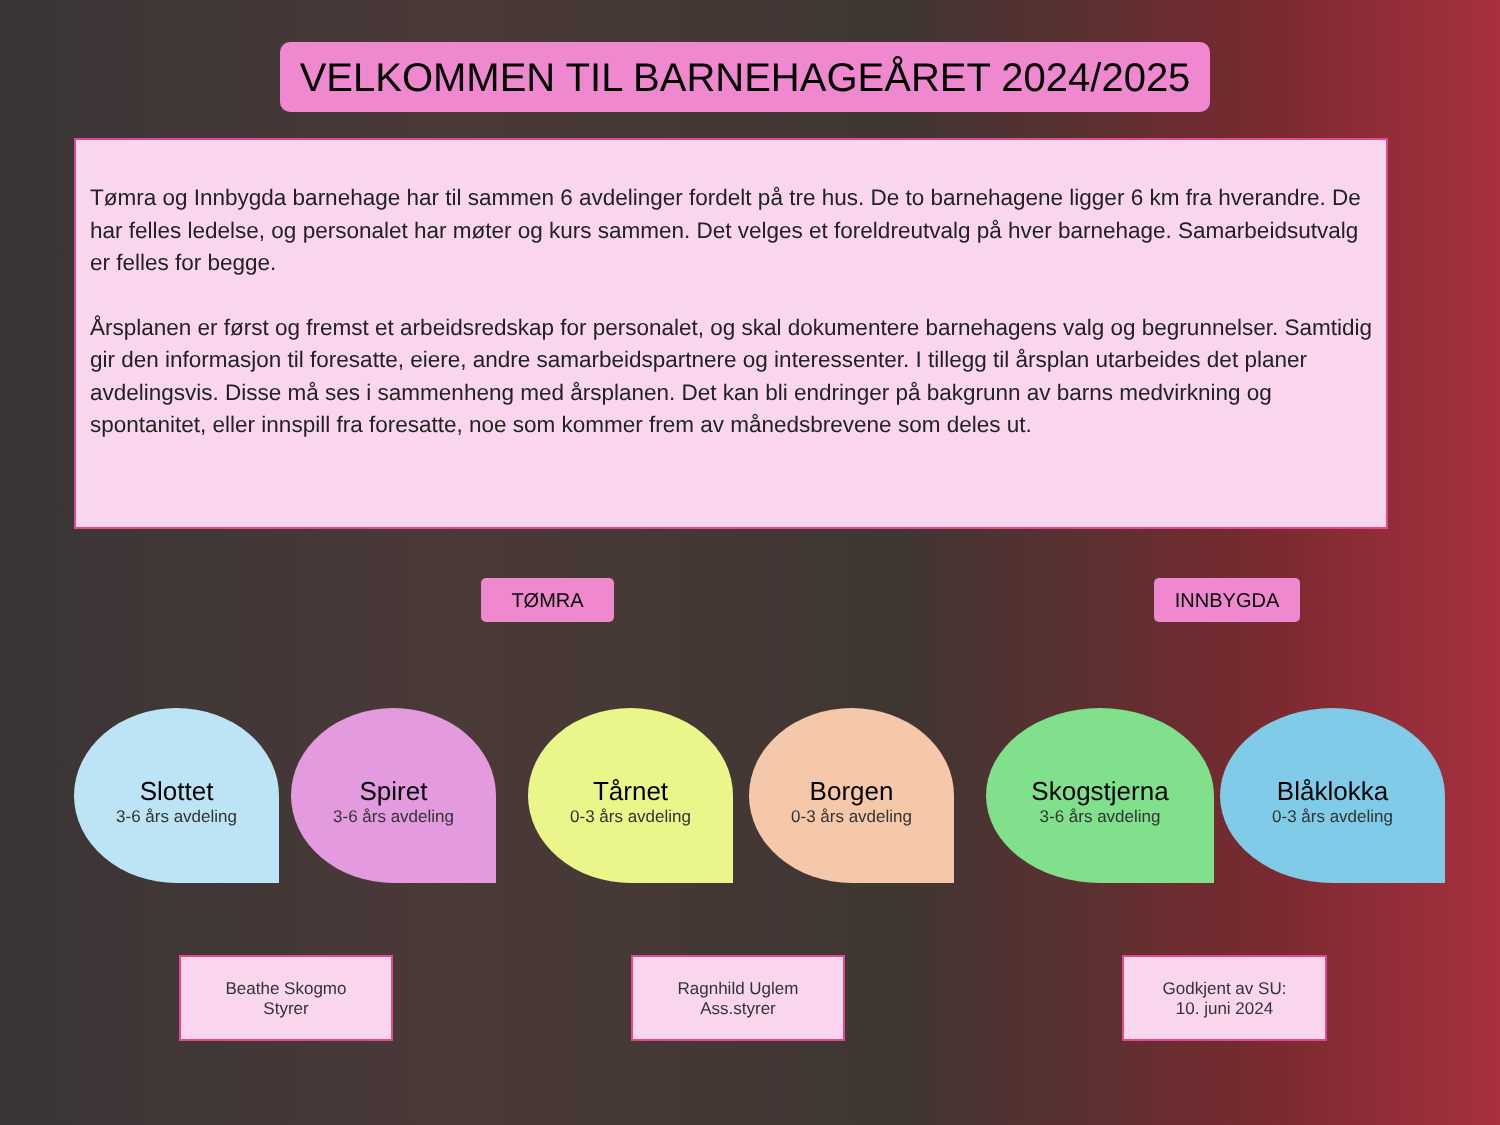VELKOMMEN TIL BARNEHAGEÅRET 2024/2025
Tømra og Innbygda barnehage har til sammen 6 avdelinger fordelt på tre hus. De to barnehagene ligger 6 km fra hverandre. De har felles ledelse, og personalet har møter og kurs sammen. Det velges et foreldreutvalg på hver barnehage. Samarbeidsutvalg er felles for begge.
Årsplanen er først og fremst et arbeidsredskap for personalet, og skal dokumentere barnehagens valg og begrunnelser. Samtidig gir den informasjon til foresatte, eiere, andre samarbeidspartnere og interessenter. I tillegg til årsplan utarbeides det planer avdelingsvis. Disse må ses i sammenheng med årsplanen. Det kan bli endringer på bakgrunn av barns medvirkning og spontanitet, eller innspill fra foresatte, noe som kommer frem av månedsbrevene som deles ut.
TØMRA INNBYGDA
Slottet
3-6 års avdeling
Spiret
3-6 års avdeling
Tårnet
0-3 års avdeling
Borgen
0-3 års avdeling
Skogstjerna
3-6 års avdeling
Blåklokka
0-3 års avdeling
Beathe Skogmo
Styrer
Ragnhild Uglem
Ass.styrer
Godkjent av SU:
10. juni 2024